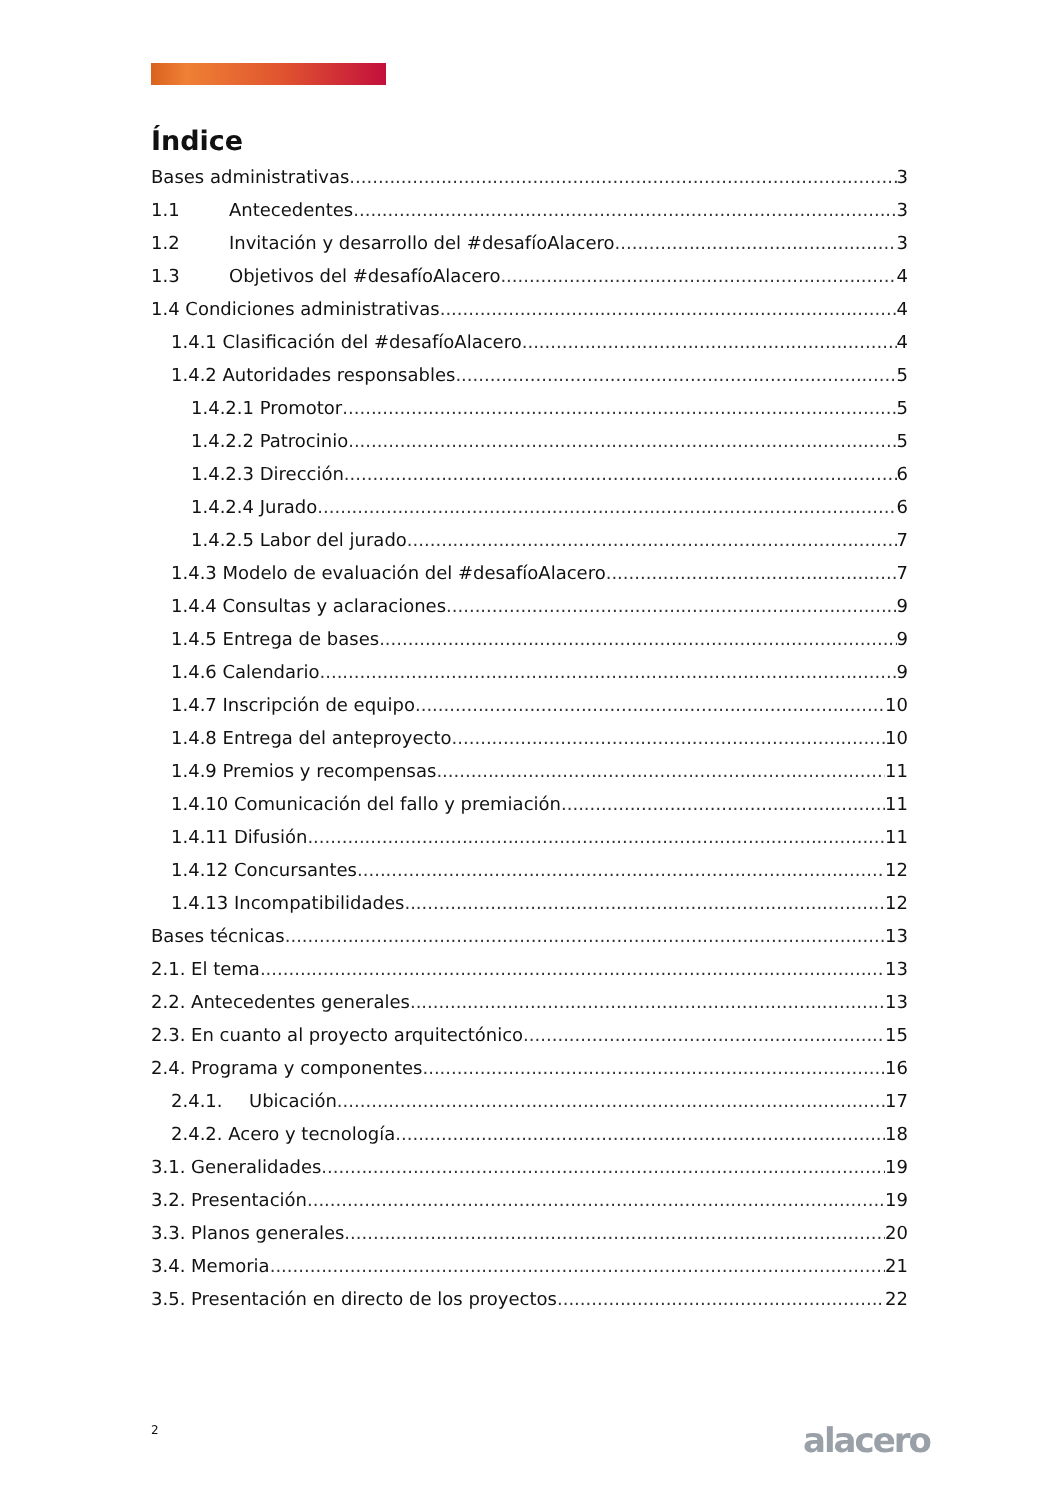Índice
Bases administrativas 3
1.1 Antecedentes 3
1.2 Invitación y desarrollo del #desafíoAlacero 3
1.3 Objetivos del #desafíoAlacero 4
1.4 Condiciones administrativas 4
1.4.1 Clasificación del #desafíoAlacero 4
1.4.2 Autoridades responsables 5
1.4.2.1 Promotor 5
1.4.2.2 Patrocinio 5
1.4.2.3 Dirección 6
1.4.2.4 Jurado 6
1.4.2.5 Labor del jurado 7
1.4.3 Modelo de evaluación del #desafíoAlacero 7
1.4.4 Consultas y aclaraciones 9
1.4.5 Entrega de bases 9
1.4.6 Calendario 9
1.4.7 Inscripción de equipo 10
1.4.8 Entrega del anteproyecto 10
1.4.9 Premios y recompensas 11
1.4.10 Comunicación del fallo y premiación 11
1.4.11 Difusión 11
1.4.12 Concursantes 12
1.4.13 Incompatibilidades 12
Bases técnicas 13
2.1. El tema 13
2.2. Antecedentes generales 13
2.3. En cuanto al proyecto arquitectónico 15
2.4. Programa y componentes 16
2.4.1. Ubicación 17
2.4.2. Acero y tecnología 18
3.1. Generalidades 19
3.2. Presentación 19
3.3. Planos generales 20
3.4. Memoria 21
3.5. Presentación en directo de los proyectos 22
2 alacero